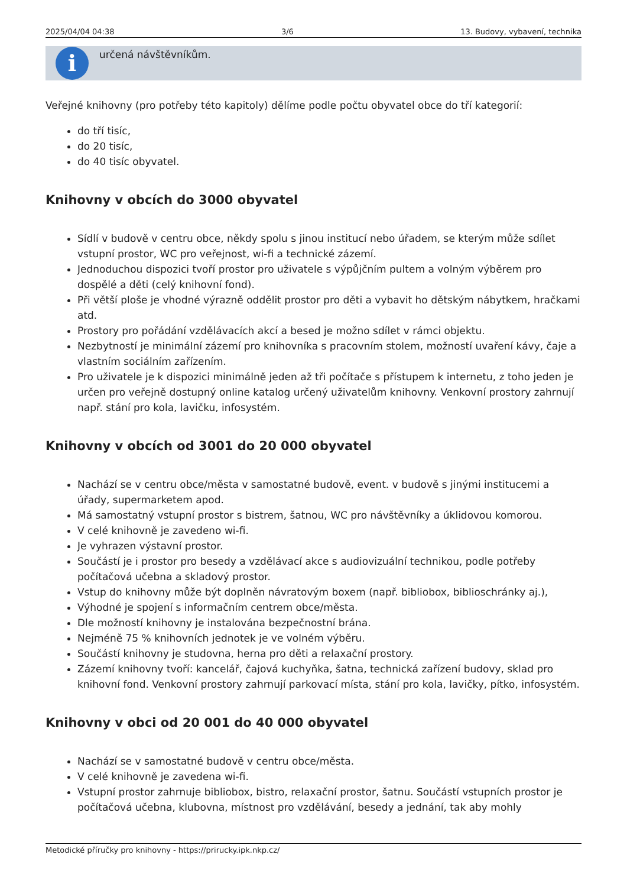2025/04/04 04:38 3/6 13. Budovy, vybavení, technika
i
určená návštěvníkům.
Veřejné knihovny (pro potřeby této kapitoly) dělíme podle počtu obyvatel obce do tří kategorií:
do tří tisíc,
do 20 tisíc,
do 40 tisíc obyvatel.
Knihovny v obcích do 3000 obyvatel
Sídlí v budově v centru obce, někdy spolu s jinou institucí nebo úřadem, se kterým může sdílet vstupní prostor, WC pro veřejnost, wi-fi a technické zázemí.
Jednoduchou dispozici tvoří prostor pro uživatele s výpůjčním pultem a volným výběrem pro dospělé a děti (celý knihovní fond).
Při větší ploše je vhodné výrazně oddělit prostor pro děti a vybavit ho dětským nábytkem, hračkami atd.
Prostory pro pořádání vzdělávacích akcí a besed je možno sdílet v rámci objektu.
Nezbytností je minimální zázemí pro knihovníka s pracovním stolem, možností uvaření kávy, čaje a vlastním sociálním zařízením.
Pro uživatele je k dispozici minimálně jeden až tři počítače s přístupem k internetu, z toho jeden je určen pro veřejně dostupný online katalog určený uživatelům knihovny. Venkovní prostory zahrnují např. stání pro kola, lavičku, infosystém.
Knihovny v obcích od 3001 do 20 000 obyvatel
Nachází se v centru obce/města v samostatné budově, event. v budově s jinými institucemi a úřady, supermarketem apod.
Má samostatný vstupní prostor s bistrem, šatnou, WC pro návštěvníky a úklidovou komorou.
V celé knihovně je zavedeno wi-fi.
Je vyhrazen výstavní prostor.
Součástí je i prostor pro besedy a vzdělávací akce s audiovizuální technikou, podle potřeby počítačová učebna a skladový prostor.
Vstup do knihovny může být doplněn návratovým boxem (např. bibliobox, biblioschránky aj.),
Výhodné je spojení s informačním centrem obce/města.
Dle možností knihovny je instalována bezpečnostní brána.
Nejméně 75 % knihovních jednotek je ve volném výběru.
Součástí knihovny je studovna, herna pro děti a relaxační prostory.
Zázemí knihovny tvoří: kancelář, čajová kuchyňka, šatna, technická zařízení budovy, sklad pro knihovní fond. Venkovní prostory zahrnují parkovací místa, stání pro kola, lavičky, pítko, infosystém.
Knihovny v obci od 20 001 do 40 000 obyvatel
Nachází se v samostatné budově v centru obce/města.
V celé knihovně je zavedena wi-fi.
Vstupní prostor zahrnuje bibliobox, bistro, relaxační prostor, šatnu. Součástí vstupních prostor je počítačová učebna, klubovna, místnost pro vzdělávání, besedy a jednání, tak aby mohly
Metodické příručky pro knihovny - https://prirucky.ipk.nkp.cz/